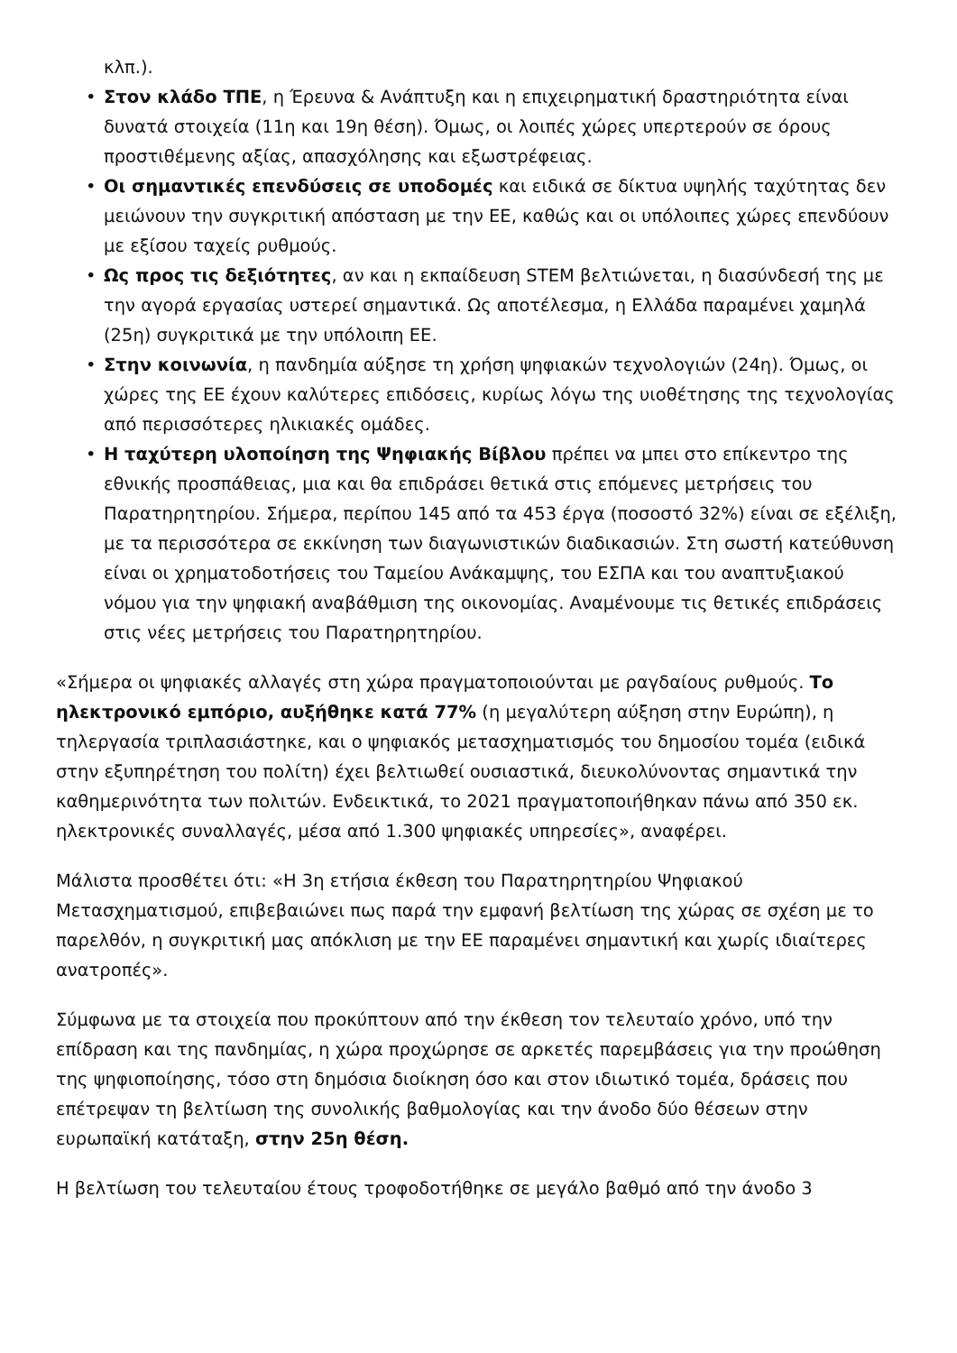κλπ.).
• Στον κλάδο ΤΠΕ, η Έρευνα & Ανάπτυξη και η επιχειρηματική δραστηριότητα είναι δυνατά στοιχεία (11η και 19η θέση). Όμως, οι λοιπές χώρες υπερτερούν σε όρους προστιθέμενης αξίας, απασχόλησης και εξωστρέφειας.
• Οι σημαντικές επενδύσεις σε υποδομές και ειδικά σε δίκτυα υψηλής ταχύτητας δεν μειώνουν την συγκριτική απόσταση με την ΕΕ, καθώς και οι υπόλοιπες χώρες επενδύουν με εξίσου ταχείς ρυθμούς.
• Ως προς τις δεξιότητες, αν και η εκπαίδευση STEM βελτιώνεται, η διασύνδεσή της με την αγορά εργασίας υστερεί σημαντικά. Ως αποτέλεσμα, η Ελλάδα παραμένει χαμηλά (25η) συγκριτικά με την υπόλοιπη ΕΕ.
• Στην κοινωνία, η πανδημία αύξησε τη χρήση ψηφιακών τεχνολογιών (24η). Όμως, οι χώρες της ΕΕ έχουν καλύτερες επιδόσεις, κυρίως λόγω της υιοθέτησης της τεχνολογίας από περισσότερες ηλικιακές ομάδες.
• Η ταχύτερη υλοποίηση της Ψηφιακής Βίβλου πρέπει να μπει στο επίκεντρο της εθνικής προσπάθειας, μια και θα επιδράσει θετικά στις επόμενες μετρήσεις του Παρατηρητηρίου. Σήμερα, περίπου 145 από τα 453 έργα (ποσοστό 32%) είναι σε εξέλιξη, με τα περισσότερα σε εκκίνηση των διαγωνιστικών διαδικασιών. Στη σωστή κατεύθυνση είναι οι χρηματοδοτήσεις του Ταμείου Ανάκαμψης, του ΕΣΠΑ και του αναπτυξιακού νόμου για την ψηφιακή αναβάθμιση της οικονομίας. Αναμένουμε τις θετικές επιδράσεις στις νέες μετρήσεις του Παρατηρητηρίου.
«Σήμερα οι ψηφιακές αλλαγές στη χώρα πραγματοποιούνται με ραγδαίους ρυθμούς. Το ηλεκτρονικό εμπόριο, αυξήθηκε κατά 77% (η μεγαλύτερη αύξηση στην Ευρώπη), η τηλεργασία τριπλασιάστηκε, και ο ψηφιακός μετασχηματισμός του δημοσίου τομέα (ειδικά στην εξυπηρέτηση του πολίτη) έχει βελτιωθεί ουσιαστικά, διευκολύνοντας σημαντικά την καθημερινότητα των πολιτών. Ενδεικτικά, το 2021 πραγματοποιήθηκαν πάνω από 350 εκ. ηλεκτρονικές συναλλαγές, μέσα από 1.300 ψηφιακές υπηρεσίες», αναφέρει.
Μάλιστα προσθέτει ότι: «Η 3η ετήσια έκθεση του Παρατηρητηρίου Ψηφιακού Μετασχηματισμού, επιβεβαιώνει πως παρά την εμφανή βελτίωση της χώρας σε σχέση με το παρελθόν, η συγκριτική μας απόκλιση με την ΕΕ παραμένει σημαντική και χωρίς ιδιαίτερες ανατροπές».
Σύμφωνα με τα στοιχεία που προκύπτουν από την έκθεση τον τελευταίο χρόνο, υπό την επίδραση και της πανδημίας, η χώρα προχώρησε σε αρκετές παρεμβάσεις για την προώθηση της ψηφιοποίησης, τόσο στη δημόσια διοίκηση όσο και στον ιδιωτικό τομέα, δράσεις που επέτρεψαν τη βελτίωση της συνολικής βαθμολογίας και την άνοδο δύο θέσεων στην ευρωπαϊκή κατάταξη, στην 25η θέση.
Η βελτίωση του τελευταίου έτους τροφοδοτήθηκε σε μεγάλο βαθμό από την άνοδο 3